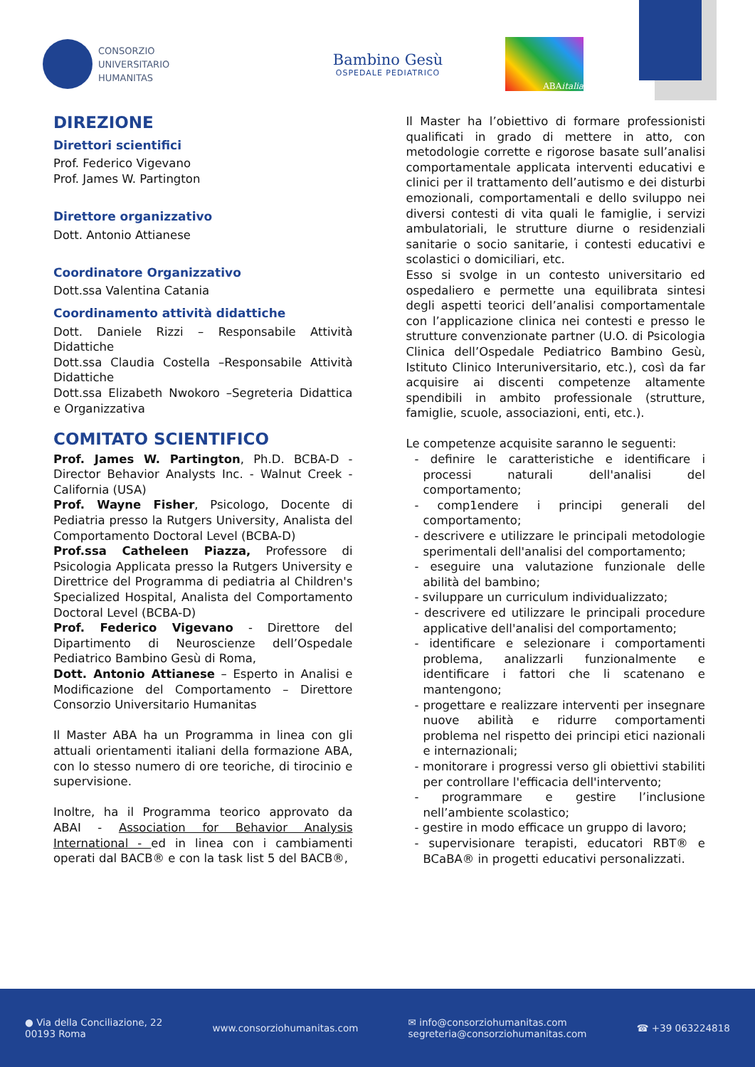CONSORZIO
UNIVERSITARIO
HUMANITAS
Bambino Gesù
OSPEDALE PEDIATRICO
ABA italia
DIREZIONE
Direttori scientifici
Prof. Federico Vigevano
Prof. James W. Partington
Direttore organizzativo
Dott. Antonio Attianese
Coordinatore Organizzativo
Dott.ssa Valentina Catania
Coordinamento attività didattiche
Dott. Daniele Rizzi – Responsabile Attività Didattiche
Dott.ssa Claudia Costella –Responsabile Attività Didattiche
Dott.ssa Elizabeth Nwokoro –Segreteria Didattica e Organizzativa
COMITATO SCIENTIFICO
Prof. James W. Partington, Ph.D. BCBA-D - Director Behavior Analysts Inc. - Walnut Creek - California (USA)
Prof. Wayne Fisher, Psicologo, Docente di Pediatria presso la Rutgers University, Analista del Comportamento Doctoral Level (BCBA-D)
Prof.ssa Catheleen Piazza, Professore di Psicologia Applicata presso la Rutgers University e Direttrice del Programma di pediatria al Children's Specialized Hospital, Analista del Comportamento Doctoral Level (BCBA-D)
Prof. Federico Vigevano - Direttore del Dipartimento di Neuroscienze dell’Ospedale Pediatrico Bambino Gesù di Roma,
Dott. Antonio Attianese – Esperto in Analisi e Modificazione del Comportamento – Direttore Consorzio Universitario Humanitas
Il Master ABA ha un Programma in linea con gli attuali orientamenti italiani della formazione ABA, con lo stesso numero di ore teoriche, di tirocinio e supervisione.
Inoltre, ha il Programma teorico approvato da ABAI - Association for Behavior Analysis International - ed in linea con i cambiamenti operati dal BACB® e con la task list 5 del BACB®,
Il Master ha l’obiettivo di formare professionisti qualificati in grado di mettere in atto, con metodologie corrette e rigorose basate sull’analisi comportamentale applicata interventi educativi e clinici per il trattamento dell’autismo e dei disturbi emozionali, comportamentali e dello sviluppo nei diversi contesti di vita quali le famiglie, i servizi ambulatoriali, le strutture diurne o residenziali sanitarie o socio sanitarie, i contesti educativi e scolastici o domiciliari, etc.
Esso si svolge in un contesto universitario ed ospedaliero e permette una equilibrata sintesi degli aspetti teorici dell’analisi comportamentale con l’applicazione clinica nei contesti e presso le strutture convenzionate partner (U.O. di Psicologia Clinica dell’Ospedale Pediatrico Bambino Gesù, Istituto Clinico Interuniversitario, etc.), così da far acquisire ai discenti competenze altamente spendibili in ambito professionale (strutture, famiglie, scuole, associazioni, enti, etc.).
Le competenze acquisite saranno le seguenti:
- definire le caratteristiche e identificare i processi naturali dell'analisi del comportamento;
- comp1endere i principi generali del comportamento;
- descrivere e utilizzare le principali metodologie sperimentali dell'analisi del comportamento;
- eseguire una valutazione funzionale delle abilità del bambino;
- sviluppare un curriculum individualizzato;
- descrivere ed utilizzare le principali procedure applicative dell'analisi del comportamento;
- identificare e selezionare i comportamenti problema, analizzarli funzionalmente e identificare i fattori che li scatenano e mantengono;
- progettare e realizzare interventi per insegnare nuove abilità e ridurre comportamenti problema nel rispetto dei principi etici nazionali e internazionali;
- monitorare i progressi verso gli obiettivi stabiliti per controllare l'efficacia dell'intervento;
- programmare e gestire l’inclusione nell’ambiente scolastico;
- gestire in modo efficace un gruppo di lavoro;
- supervisionare terapisti, educatori RBT® e BCaBA® in progetti educativi personalizzati.
● Via della Conciliazione, 22
00193 Roma
www.consorziohumanitas.com
✉ info@consorziohumanitas.com
segreteria@consorziohumanitas.com
☎ +39 063224818